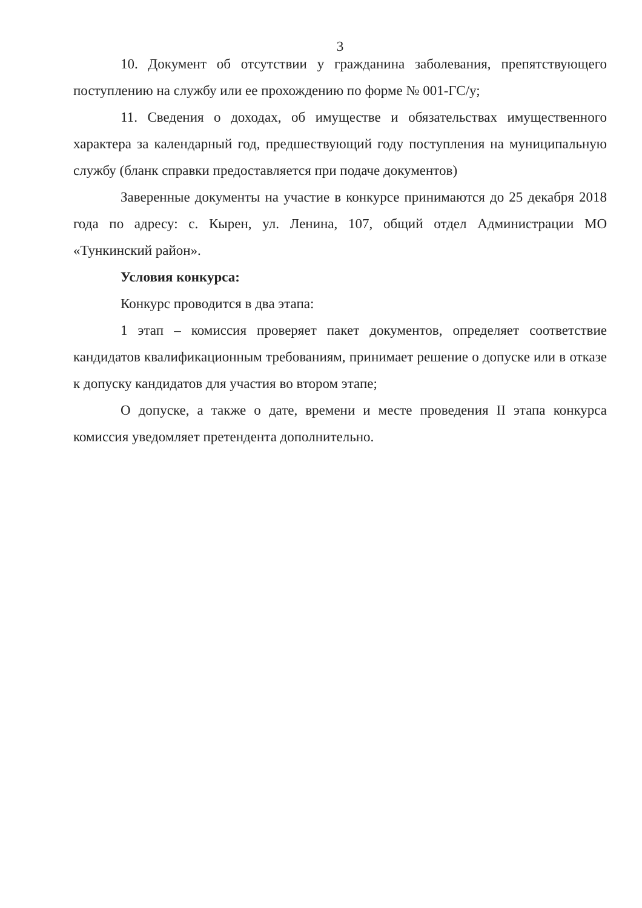3
10. Документ об отсутствии у гражданина заболевания, препятствующего поступлению на службу или ее прохождению по форме № 001-ГС/у;
11. Сведения о доходах, об имуществе и обязательствах имущественного характера за календарный год, предшествующий году поступления на муниципальную службу (бланк справки предоставляется при подаче документов)
Заверенные документы на участие в конкурсе принимаются до 25 декабря 2018 года по адресу: с. Кырен, ул. Ленина, 107, общий отдел Администрации МО «Тункинский район».
Условия конкурса:
Конкурс проводится в два этапа:
1 этап – комиссия проверяет пакет документов, определяет соответствие кандидатов квалификационным требованиям, принимает решение о допуске или в отказе к допуску кандидатов для участия во втором этапе;
О допуске, а также о дате, времени и месте проведения II этапа конкурса комиссия уведомляет претендента дополнительно.